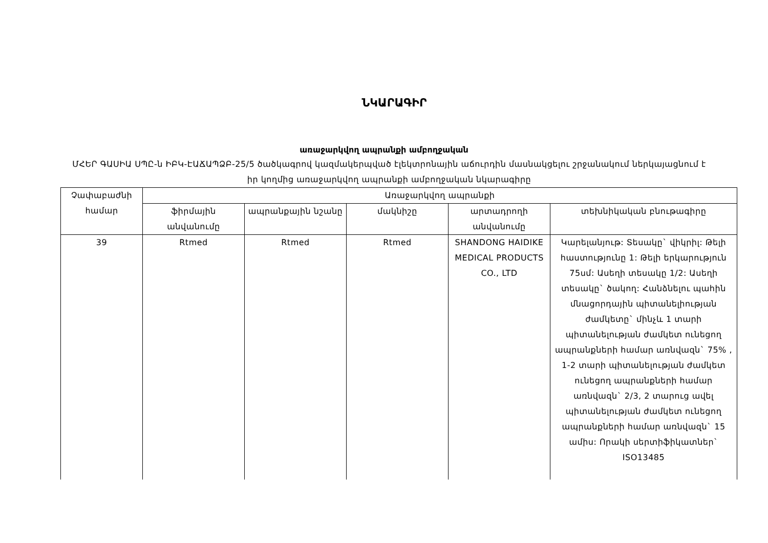ՆԿԱՐԱԳԻՐ
առաջարկվող ապրանքի ամբողջական
ՄՀԵՐ ԳԱՍԻԱ ՍՊԸ-ն ԻԲԿ-ԷԱՃԱՊՁԲ-25/5 ծածկագրով կազմակերպված էլեկտրոնային աճուրդին մասնակցելու շրջանակում ներկայացնում է իր կողմից առաջարկվող ապրանքի ամբողջական նկարագիրը
| Չափաբաժնի համար | Առաջարկվող ապրանքի | | | | |
| --- | --- | --- | --- | --- | --- |
| | ֆիրմային անվանումը | ապրանքային նշանը | մակնիշը | արտադրողի անվանումը | տեխնիկական բնութագիրը |
| 39 | Rtmed | Rtmed | Rtmed | SHANDONG HAIDIKE MEDICAL PRODUCTS CO., LTD | Կարելանյութ: Տեսակը` վիկրիլ: Թելի հաստությունը 1: Թելի երկարություն 75սմ: Ասեղի տեսակը 1/2: Ասեղի տեսակը` ծակող: Հանձնելու պահին մնացորդային պիտանելիության ժամկետը` մինչև 1 տարի պիտանելության ժամկետ ունեցող ապրանքների համար առնվազն` 75% , 1-2 տարի պիտանելության ժամկետ ունեցող ապրանքների համար առնվազն` 2/3, 2 տարուց ավել պիտանելության ժամկետ ունեցող ապրանքների համար առնվազն` 15 ամիս: Որակի սերտիֆիկատներ` ISO13485 |